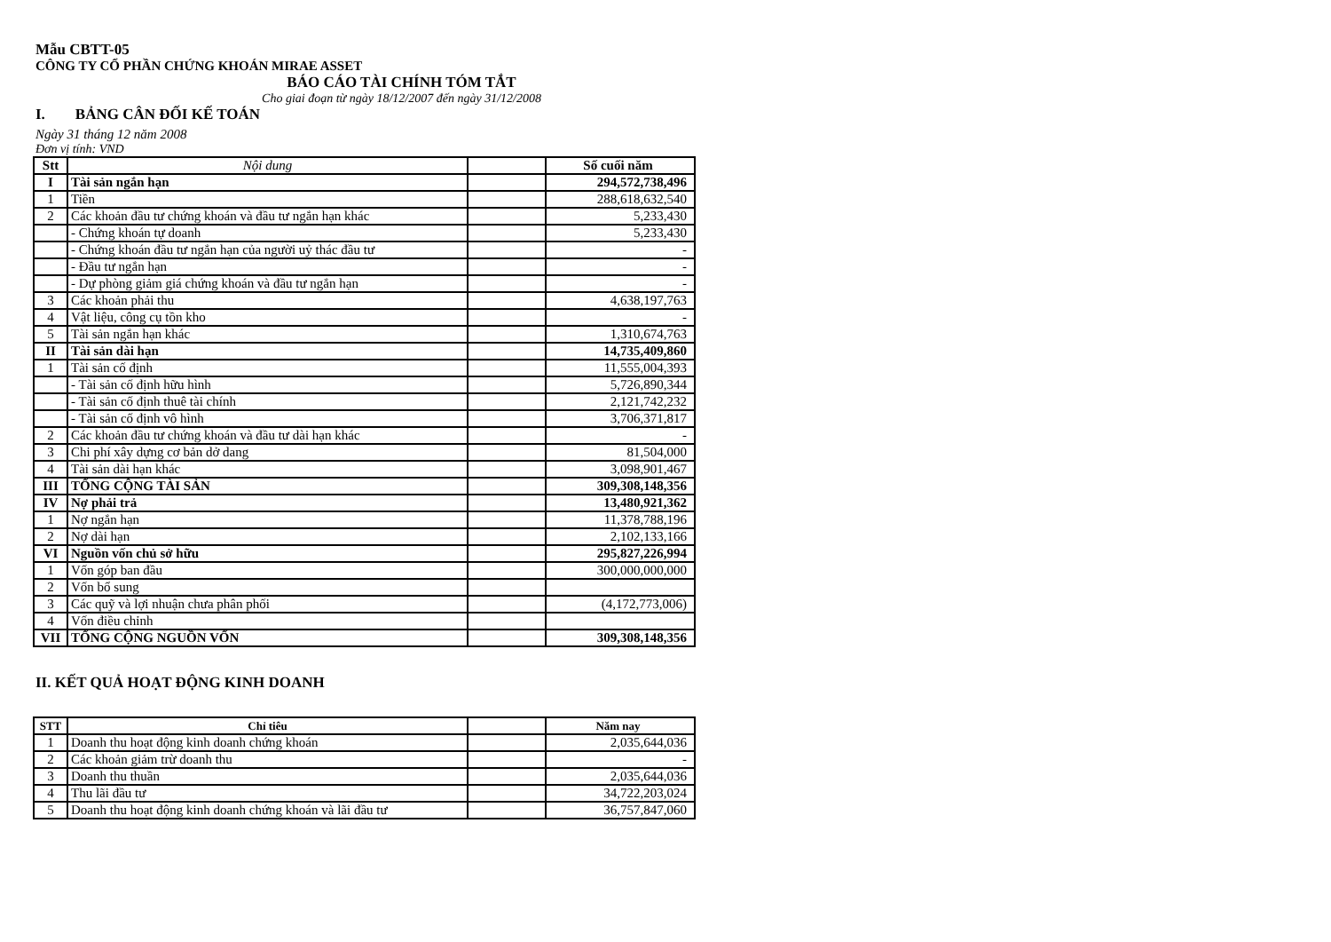Mẫu CBTT-05
CÔNG TY CỔ PHẦN CHỨNG KHOÁN MIRAE ASSET
BÁO CÁO TÀI CHÍNH TÓM TẮT
Cho giai đoạn từ ngày 18/12/2007 đến ngày 31/12/2008
I. BẢNG CÂN ĐỐI KẾ TOÁN
Ngày 31 tháng 12 năm 2008
Đơn vị tính: VND
| Stt | Nội dung | | Số cuối năm |
| --- | --- | --- | --- |
| I | Tài sản ngắn hạn | | 294,572,738,496 |
| 1 | Tiền | | 288,618,632,540 |
| 2 | Các khoản đầu tư chứng khoán và đầu tư ngắn hạn khác | | 5,233,430 |
| | - Chứng khoán tự doanh | | 5,233,430 |
| | - Chứng khoán đầu tư ngắn hạn của người uỷ thác đầu tư | | - |
| | - Đầu tư ngắn hạn | | - |
| | - Dự phòng giảm giá chứng khoán và đầu tư ngắn hạn | | - |
| 3 | Các khoản phải thu | | 4,638,197,763 |
| 4 | Vật liệu, công cụ tồn kho | | - |
| 5 | Tài sản ngắn hạn khác | | 1,310,674,763 |
| II | Tài sản dài hạn | | 14,735,409,860 |
| 1 | Tài sản cố định | | 11,555,004,393 |
| | - Tài sản cố định hữu hình | | 5,726,890,344 |
| | - Tài sản cố định thuê tài chính | | 2,121,742,232 |
| | - Tài sản cố định vô hình | | 3,706,371,817 |
| 2 | Các khoản đầu tư chứng khoán và đầu tư dài hạn khác | | - |
| 3 | Chi phí xây dựng cơ bản dở dang | | 81,504,000 |
| 4 | Tài sản dài hạn khác | | 3,098,901,467 |
| III | TỔNG CỘNG TÀI SẢN | | 309,308,148,356 |
| IV | Nợ phải trả | | 13,480,921,362 |
| 1 | Nợ ngắn hạn | | 11,378,788,196 |
| 2 | Nợ dài hạn | | 2,102,133,166 |
| VI | Nguồn vốn chủ sở hữu | | 295,827,226,994 |
| 1 | Vốn góp ban đầu | | 300,000,000,000 |
| 2 | Vốn bổ sung | | |
| 3 | Các quỹ và lợi nhuận chưa phân phối | | (4,172,773,006) |
| 4 | Vốn điều chỉnh | | |
| VII | TỔNG CỘNG NGUỒN VỐN | | 309,308,148,356 |
II. KẾT QUẢ HOẠT ĐỘNG KINH DOANH
| STT | Chỉ tiêu | | Năm nay |
| --- | --- | --- | --- |
| 1 | Doanh thu hoạt động kinh doanh chứng khoán | | 2,035,644,036 |
| 2 | Các khoản giảm trừ doanh thu | | - |
| 3 | Doanh thu thuần | | 2,035,644,036 |
| 4 | Thu lãi đầu tư | | 34,722,203,024 |
| 5 | Doanh thu hoạt động kinh doanh chứng khoán và lãi đầu tư | | 36,757,847,060 |